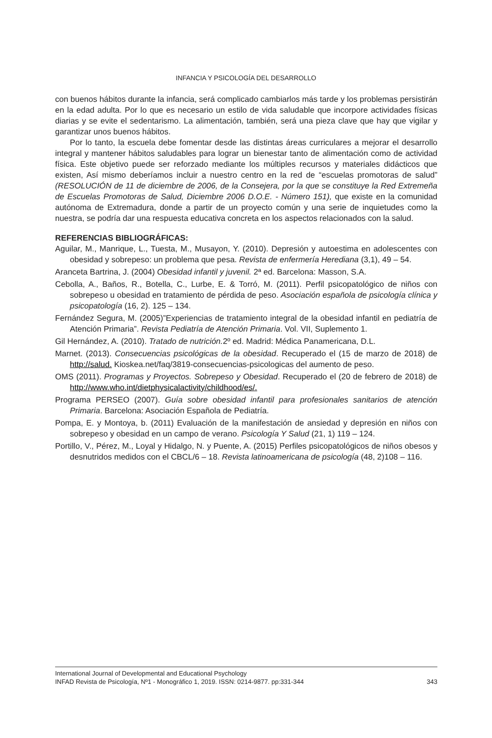INFANCIA Y PSICOLOGÍA DEL DESARROLLO
con buenos hábitos durante la infancia, será complicado cambiarlos más tarde y los problemas persistirán en la edad adulta. Por lo que es necesario un estilo de vida saludable que incorpore actividades físicas diarias y se evite el sedentarismo. La alimentación, también, será una pieza clave que hay que vigilar y garantizar unos buenos hábitos.
Por lo tanto, la escuela debe fomentar desde las distintas áreas curriculares a mejorar el desarrollo integral y mantener hábitos saludables para lograr un bienestar tanto de alimentación como de actividad física. Este objetivo puede ser reforzado mediante los múltiples recursos y materiales didácticos que existen, Así mismo deberíamos incluir a nuestro centro en la red de “escuelas promotoras de salud” (RESOLUCIÓN de 11 de diciembre de 2006, de la Consejera, por la que se constituye la Red Extremeña de Escuelas Promotoras de Salud, Diciembre 2006 D.O.E. - Número 151), que existe en la comunidad autónoma de Extremadura, donde a partir de un proyecto común y una serie de inquietudes como la nuestra, se podría dar una respuesta educativa concreta en los aspectos relacionados con la salud.
REFERENCIAS BIBLIOGRÁFICAS:
Aguilar, M., Manrique, L., Tuesta, M., Musayon, Y. (2010). Depresión y autoestima en adolescentes con obesidad y sobrepeso: un problema que pesa. Revista de enfermería Herediana (3,1), 49 – 54.
Aranceta Bartrina, J. (2004) Obesidad infantil y juvenil. 2ª ed. Barcelona: Masson, S.A.
Cebolla, A., Baños, R., Botella, C., Lurbe, E. & Torró, M. (2011). Perfil psicopatológico de niños con sobrepeso u obesidad en tratamiento de pérdida de peso. Asociación española de psicología clínica y psicopatología (16, 2). 125 – 134.
Fernández Segura, M. (2005)”Experiencias de tratamiento integral de la obesidad infantil en pediatría de Atención Primaria”. Revista Pediatría de Atención Primaria. Vol. VII, Suplemento 1.
Gil Hernández, A. (2010). Tratado de nutrición. 2º ed. Madrid: Médica Panamericana, D.L.
Marnet. (2013). Consecuencias psicológicas de la obesidad. Recuperado el (15 de marzo de 2018) de http://salud. Kioskea.net/faq/3819-consecuencias-psicologicas del aumento de peso.
OMS (2011). Programas y Proyectos. Sobrepeso y Obesidad. Recuperado el (20 de febrero de 2018) de http://www.who.int/dietphysicalactivity/childhood/es/.
Programa PERSEO (2007). Guía sobre obesidad infantil para profesionales sanitarios de atención Primaria. Barcelona: Asociación Española de Pediatría.
Pompa, E. y Montoya, b. (2011) Evaluación de la manifestación de ansiedad y depresión en niños con sobrepeso y obesidad en un campo de verano. Psicología Y Salud (21, 1) 119 – 124.
Portillo, V., Pérez, M., Loyal y Hidalgo, N. y Puente, A. (2015) Perfiles psicopatológicos de niños obesos y desnutridos medidos con el CBCL/6 – 18. Revista latinoamericana de psicología (48, 2)108 – 116.
International Journal of Developmental and Educational Psychology
INFAD Revista de Psicología, Nº1 - Monográfico 1, 2019. ISSN: 0214-9877. pp:331-344 343